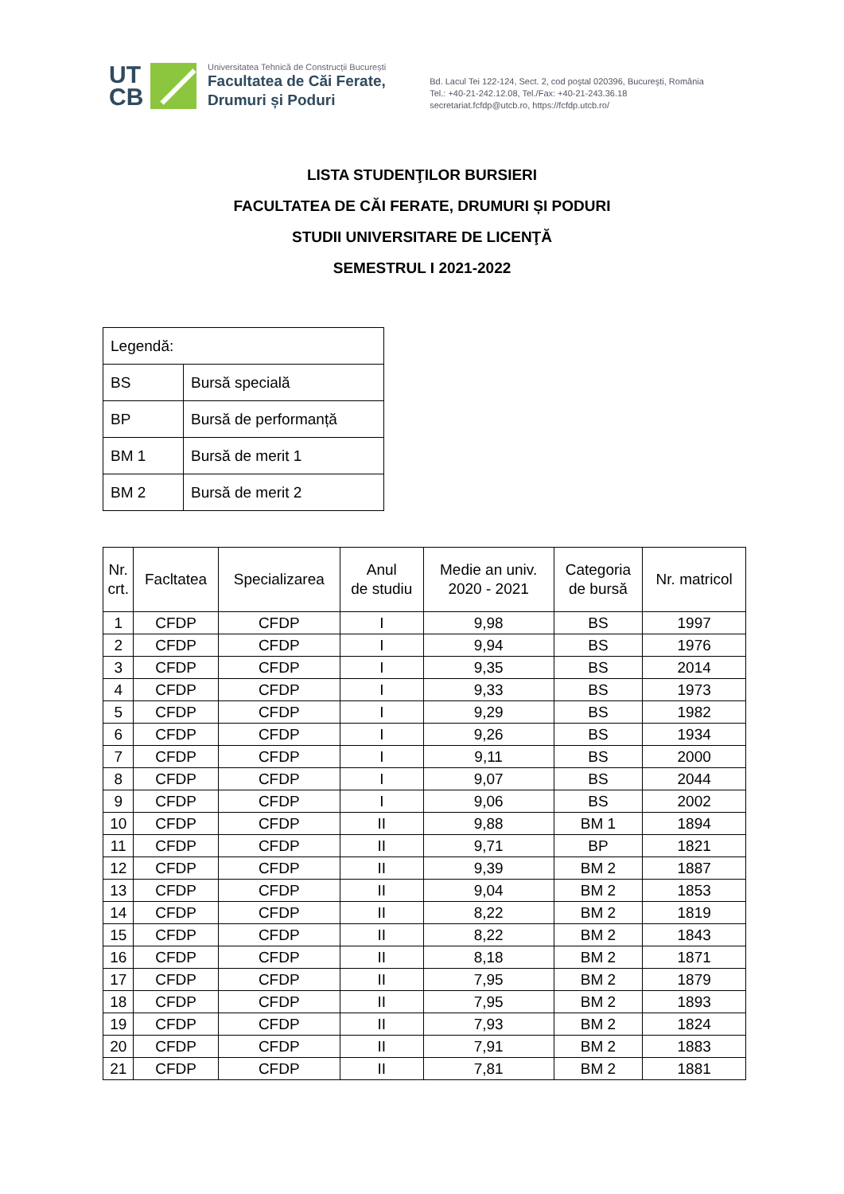UT
CB
Universitatea Tehnică de Construcții București
Facultatea de Căi Ferate,
Drumuri și Poduri
Bd. Lacul Tei 122-124, Sect. 2, cod poştal 020396, Bucureşti, România
Tel.: +40-21-242.12.08, Tel./Fax: +40-21-243.36.18
secretariat.fcfdp@utcb.ro, https://fcfdp.utcb.ro/
LISTA STUDENŢILOR BURSIERI
FACULTATEA DE CĂI FERATE, DRUMURI ȘI PODURI
STUDII UNIVERSITARE DE LICENŢĂ
SEMESTRUL I 2021-2022
| Legendă: | |
| BS | Bursă specială |
| BP | Bursă de performanță |
| BM 1 | Bursă de merit 1 |
| BM 2 | Bursă de merit 2 |
| Nr. crt. | Facltatea | Specializarea | Anul de studiu | Medie an univ. 2020 - 2021 | Categoria de bursă | Nr. matricol |
| --- | --- | --- | --- | --- | --- | --- |
| 1 | CFDP | CFDP | I | 9,98 | BS | 1997 |
| 2 | CFDP | CFDP | I | 9,94 | BS | 1976 |
| 3 | CFDP | CFDP | I | 9,35 | BS | 2014 |
| 4 | CFDP | CFDP | I | 9,33 | BS | 1973 |
| 5 | CFDP | CFDP | I | 9,29 | BS | 1982 |
| 6 | CFDP | CFDP | I | 9,26 | BS | 1934 |
| 7 | CFDP | CFDP | I | 9,11 | BS | 2000 |
| 8 | CFDP | CFDP | I | 9,07 | BS | 2044 |
| 9 | CFDP | CFDP | I | 9,06 | BS | 2002 |
| 10 | CFDP | CFDP | II | 9,88 | BM 1 | 1894 |
| 11 | CFDP | CFDP | II | 9,71 | BP | 1821 |
| 12 | CFDP | CFDP | II | 9,39 | BM 2 | 1887 |
| 13 | CFDP | CFDP | II | 9,04 | BM 2 | 1853 |
| 14 | CFDP | CFDP | II | 8,22 | BM 2 | 1819 |
| 15 | CFDP | CFDP | II | 8,22 | BM 2 | 1843 |
| 16 | CFDP | CFDP | II | 8,18 | BM 2 | 1871 |
| 17 | CFDP | CFDP | II | 7,95 | BM 2 | 1879 |
| 18 | CFDP | CFDP | II | 7,95 | BM 2 | 1893 |
| 19 | CFDP | CFDP | II | 7,93 | BM 2 | 1824 |
| 20 | CFDP | CFDP | II | 7,91 | BM 2 | 1883 |
| 21 | CFDP | CFDP | II | 7,81 | BM 2 | 1881 |